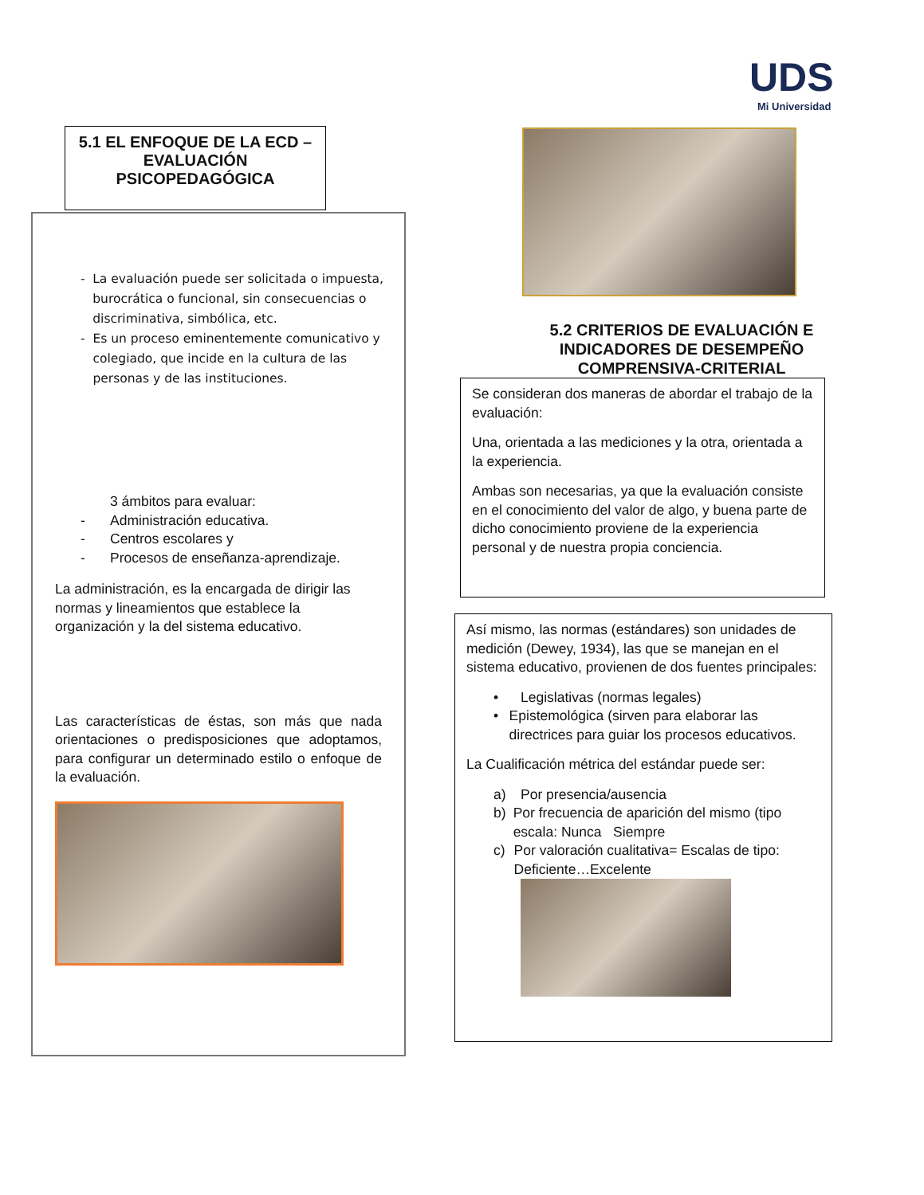UDS
Mi Universidad
5.1 EL ENFOQUE DE LA ECD –EVALUACIÓN PSICOPEDAGÓGICA
- La evaluación puede ser solicitada o impuesta, burocrática o funcional, sin consecuencias o discriminativa, simbólica, etc.
- Es un proceso eminentemente comunicativo y colegiado, que incide en la cultura de las personas y de las instituciones.
3 ámbitos para evaluar:
- Administración educativa.
- Centros escolares y
- Procesos de enseñanza-aprendizaje.
La administración, es la encargada de dirigir las normas y lineamientos que establece la organización y la del sistema educativo.
Las características de éstas, son más que nada orientaciones o predisposiciones que adoptamos, para configurar un determinado estilo o enfoque de la evaluación.
5.2 CRITERIOS DE EVALUACIÓN E INDICADORES DE DESEMPEÑO COMPRENSIVA-CRITERIAL
Se consideran dos maneras de abordar el trabajo de la evaluación:
Una, orientada a las mediciones y la otra, orientada a la experiencia.
Ambas son necesarias, ya que la evaluación consiste en el conocimiento del valor de algo, y buena parte de dicho conocimiento proviene de la experiencia personal y de nuestra propia conciencia.
Así mismo, las normas (estándares) son unidades de medición (Dewey, 1934), las que se manejan en el sistema educativo, provienen de dos fuentes principales:
• Legislativas (normas legales)
• Epistemológica (sirven para elaborar las directrices para guiar los procesos educativos.
La Cualificación métrica del estándar puede ser:
a) Por presencia/ausencia
b) Por frecuencia de aparición del mismo (tipo escala: Nunca Siempre
c) Por valoración cualitativa= Escalas de tipo: Deficiente…Excelente